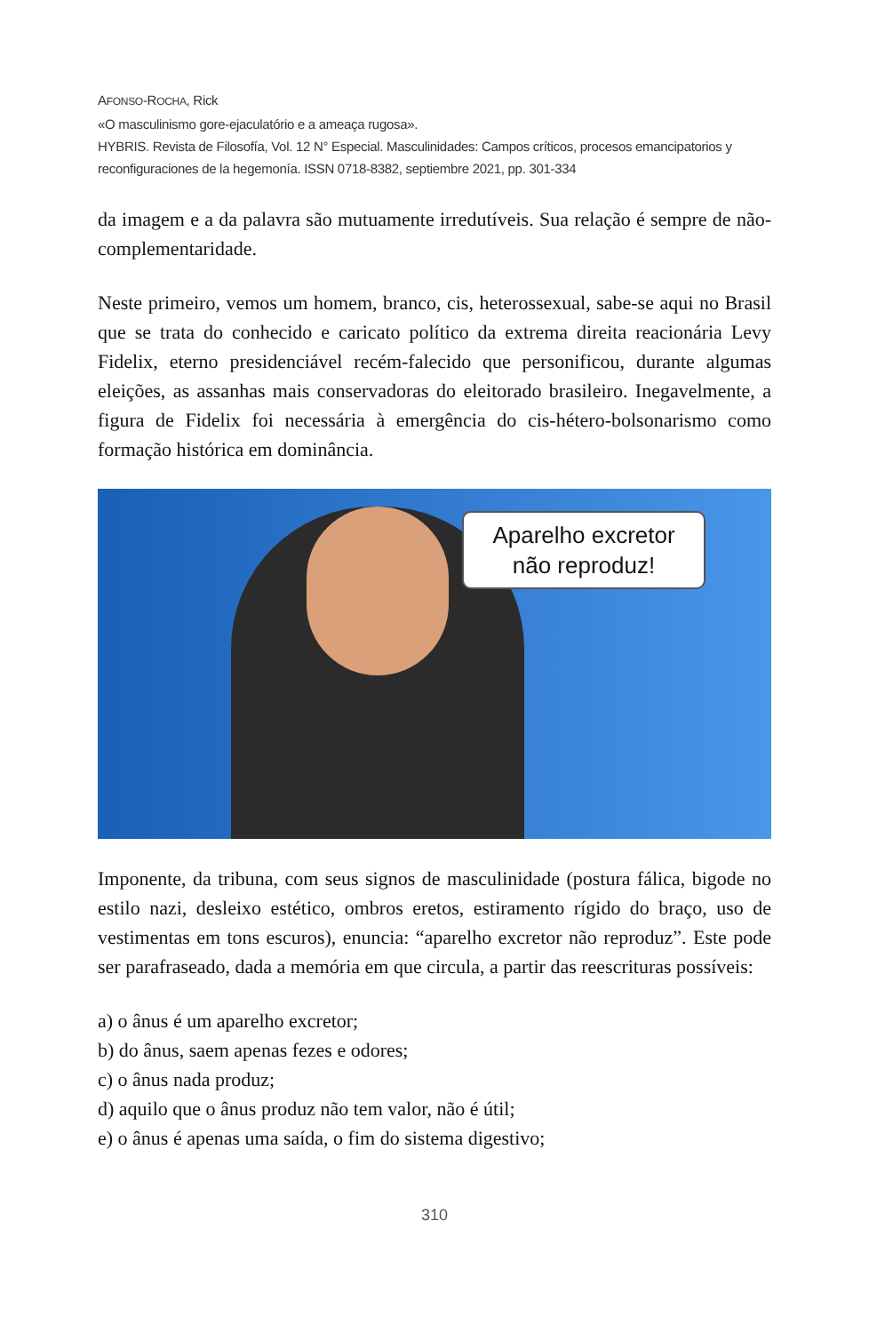AFONSO-ROCHA, Rick
«O masculinismo gore-ejaculatório e a ameaça rugosa».
HYBRIS. Revista de Filosofía, Vol. 12 N° Especial. Masculinidades: Campos críticos, procesos emancipatorios y reconfiguraciones de la hegemonía. ISSN 0718-8382, septiembre 2021, pp. 301-334
da imagem e a da palavra são mutuamente irredutíveis. Sua relação é sempre de não-complementaridade.
Neste primeiro, vemos um homem, branco, cis, heterossexual, sabe-se aqui no Brasil que se trata do conhecido e caricato político da extrema direita reacionária Levy Fidelix, eterno presidenciável recém-falecido que personificou, durante algumas eleições, as assanhas mais conservadoras do eleitorado brasileiro. Inegavelmente, a figura de Fidelix foi necessária à emergência do cis-hétero-bolsonarismo como formação histórica em dominância.
Aparelho excretor
não reproduz!
Imponente, da tribuna, com seus signos de masculinidade (postura fálica, bigode no estilo nazi, desleixo estético, ombros eretos, estiramento rígido do braço, uso de vestimentas em tons escuros), enuncia: “aparelho excretor não reproduz”. Este pode ser parafraseado, dada a memória em que circula, a partir das reescrituras possíveis:
a) o ânus é um aparelho excretor;
b) do ânus, saem apenas fezes e odores;
c) o ânus nada produz;
d) aquilo que o ânus produz não tem valor, não é útil;
e) o ânus é apenas uma saída, o fim do sistema digestivo;
310